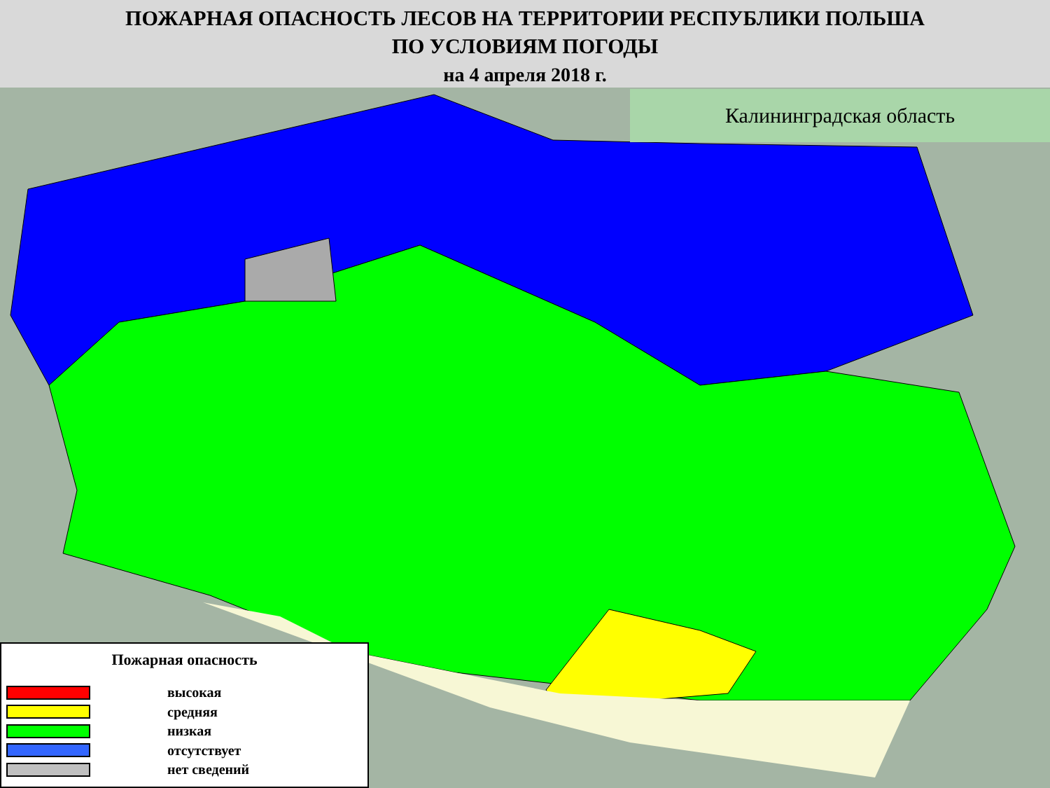ПОЖАРНАЯ ОПАСНОСТЬ ЛЕСОВ НА ТЕРРИТОРИИ РЕСПУБЛИКИ ПОЛЬША
ПО УСЛОВИЯМ ПОГОДЫ
на 4 апреля 2018 г.
Калининградская область
Пожарная опасность
высокая
средняя
низкая
отсутствует
нет сведений